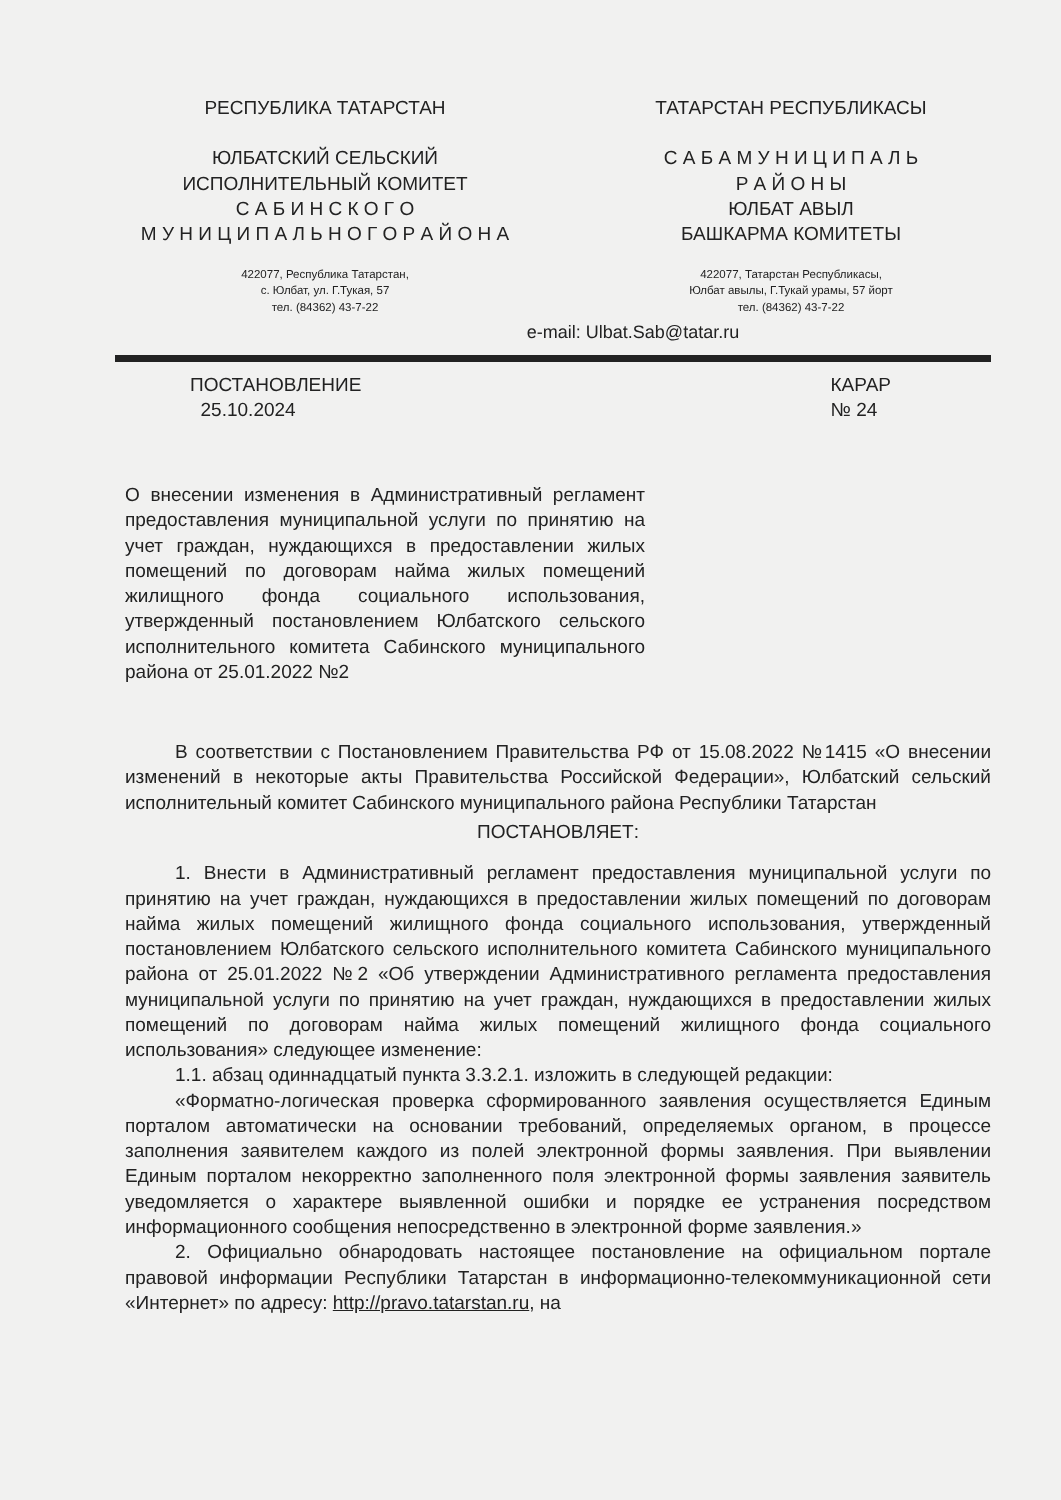РЕСПУБЛИКА ТАТАРСТАН
ЮЛБАТСКИЙ СЕЛЬСКИЙ
ИСПОЛНИТЕЛЬНЫЙ КОМИТЕТ
С А Б И Н С К О Г О
М У Н И Ц И П А Л Ь Н О Г О Р А Й О Н А
422077, Республика Татарстан,
с. Юлбат, ул. Г.Тукая, 57
тел. (84362) 43-7-22
ТАТАРСТАН РЕСПУБЛИКАСЫ
С А Б А М У Н И Ц И П А Л Ь
Р А Й О Н Ы
ЮЛБАТ АВЫЛ
БАШКАРМА КОМИТЕТЫ
422077, Татарстан Республикасы,
Юлбат авылы, Г.Тукай урамы, 57 йорт
тел. (84362) 43-7-22
e-mail: Ulbat.Sab@tatar.ru
ПОСТАНОВЛЕНИЕ
25.10.2024
КАРАР
№ 24
О внесении изменения в Административный регламент предоставления муниципальной услуги по принятию на учет граждан, нуждающихся в предоставлении жилых помещений по договорам найма жилых помещений жилищного фонда социального использования, утвержденный постановлением Юлбатского сельского исполнительного комитета Сабинского муниципального района от 25.01.2022 №2
В соответствии с Постановлением Правительства РФ от 15.08.2022 №1415 «О внесении изменений в некоторые акты Правительства Российской Федерации», Юлбатский сельский исполнительный комитет Сабинского муниципального района Республики Татарстан
ПОСТАНОВЛЯЕТ:
1. Внести в Административный регламент предоставления муниципальной услуги по принятию на учет граждан, нуждающихся в предоставлении жилых помещений по договорам найма жилых помещений жилищного фонда социального использования, утвержденный постановлением Юлбатского сельского исполнительного комитета Сабинского муниципального района от 25.01.2022 №2 «Об утверждении Административного регламента предоставления муниципальной услуги по принятию на учет граждан, нуждающихся в предоставлении жилых помещений по договорам найма жилых помещений жилищного фонда социального использования» следующее изменение:
1.1. абзац одиннадцатый пункта 3.3.2.1. изложить в следующей редакции:
«Форматно-логическая проверка сформированного заявления осуществляется Единым порталом автоматически на основании требований, определяемых органом, в процессе заполнения заявителем каждого из полей электронной формы заявления. При выявлении Единым порталом некорректно заполненного поля электронной формы заявления заявитель уведомляется о характере выявленной ошибки и порядке ее устранения посредством информационного сообщения непосредственно в электронной форме заявления.»
2. Официально обнародовать настоящее постановление на официальном портале правовой информации Республики Татарстан в информационно-телекоммуникационной сети «Интернет» по адресу: http://pravo.tatarstan.ru, на